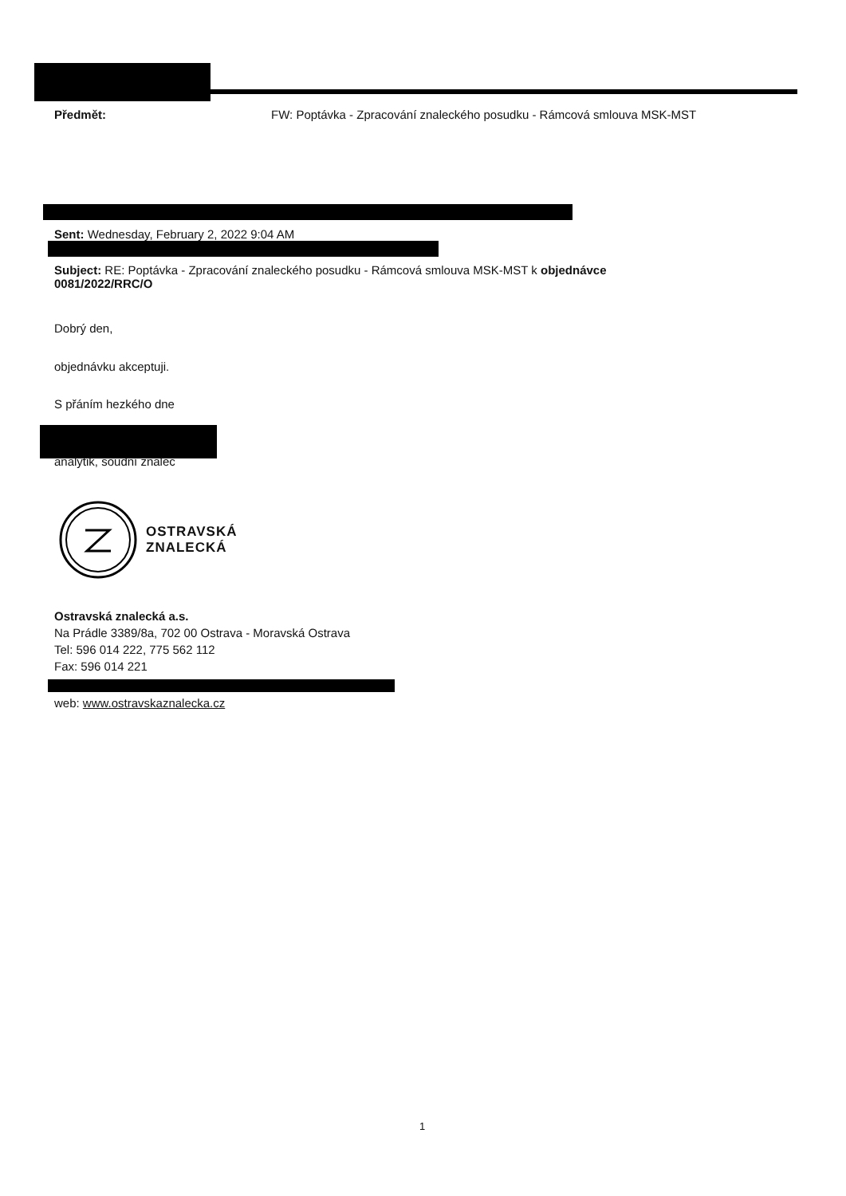Předmět: FW: Poptávka - Zpracování znaleckého posudku - Rámcová smlouva MSK-MST
Sent: Wednesday, February 2, 2022 9:04 AM
Subject: RE: Poptávka - Zpracování znaleckého posudku - Rámcová smlouva MSK-MST k objednávce 0081/2022/RRC/O
Dobrý den,
objednávku akceptuji.
S přáním hezkého dne
analytik, soudní znalec
OSTRAVSKÁ
ZNALECKÁ
Ostravská znalecká a.s.
Na Prádle 3389/8a, 702 00 Ostrava - Moravská Ostrava
Tel: 596 014 222, 775 562 112
Fax: 596 014 221
web: www.ostravskaznalecka.cz
1